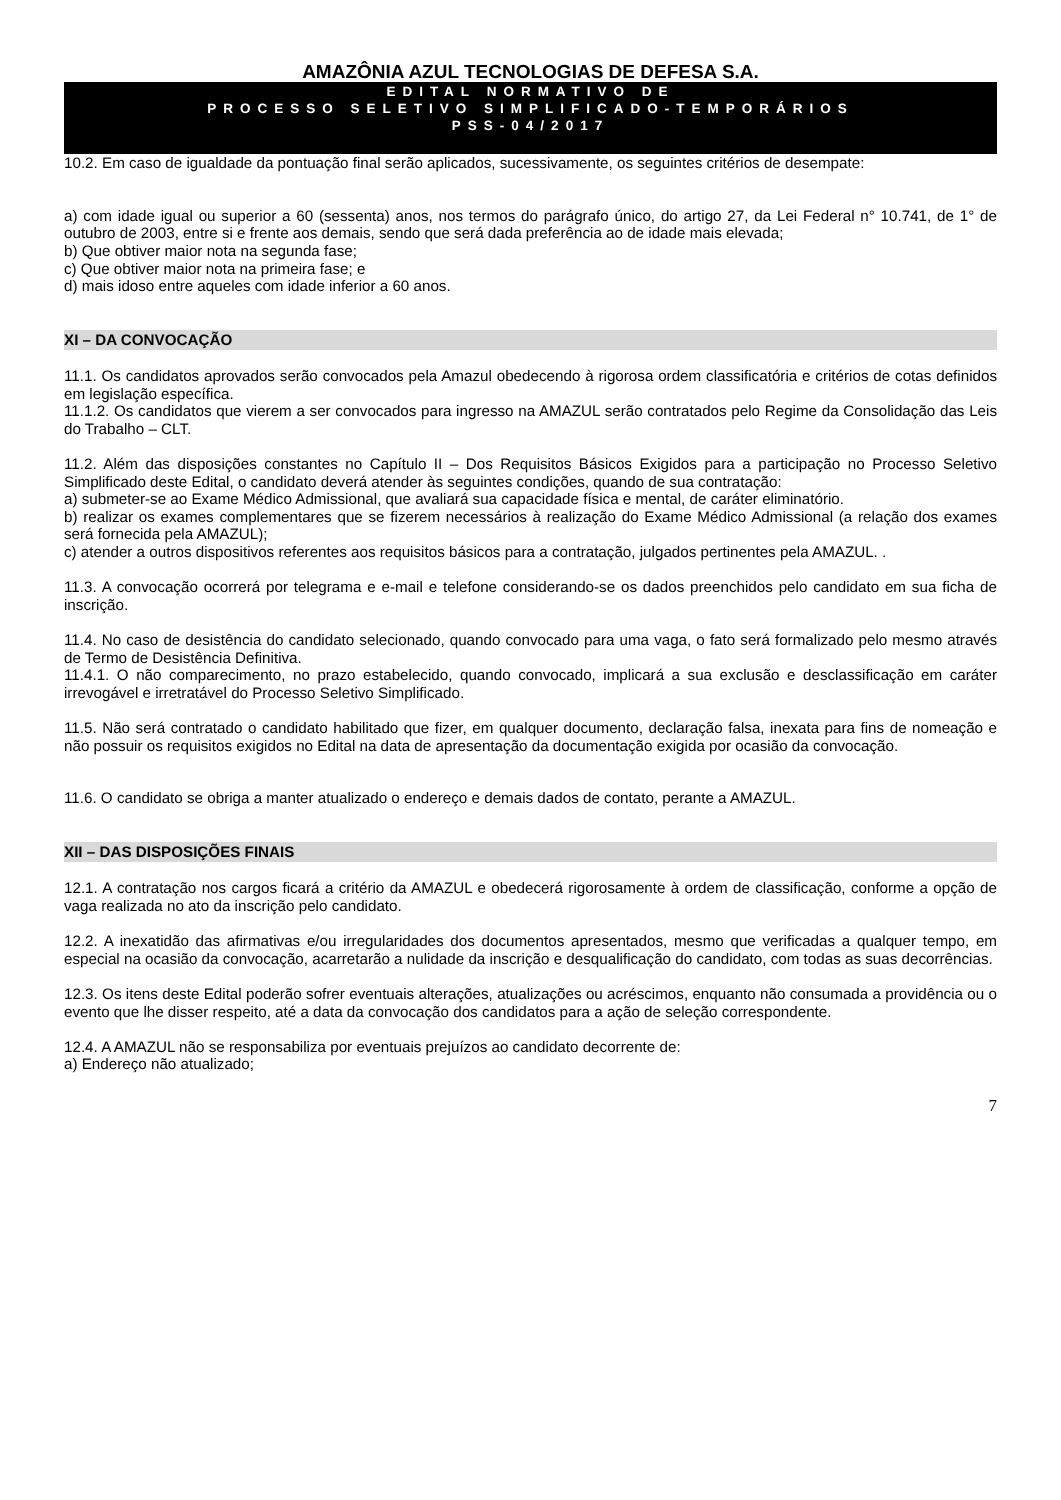AMAZÔNIA AZUL TECNOLOGIAS DE DEFESA S.A.
EDITAL NORMATIVO DE
PROCESSO SELETIVO SIMPLIFICADO-TEMPORÁRIOS
PSS-04/2017
10.2. Em caso de igualdade da pontuação final serão aplicados, sucessivamente, os seguintes critérios de desempate:
a) com idade igual ou superior a 60 (sessenta) anos, nos termos do parágrafo único, do artigo 27, da Lei Federal n° 10.741, de 1° de outubro de 2003, entre si e frente aos demais, sendo que será dada preferência ao de idade mais elevada;
b) Que obtiver maior nota na segunda fase;
c) Que obtiver maior nota na primeira fase; e
d) mais idoso entre aqueles com idade inferior a 60 anos.
XI – DA CONVOCAÇÃO
11.1. Os candidatos aprovados serão convocados pela Amazul obedecendo à rigorosa ordem classificatória e critérios de cotas definidos em legislação específica.
11.1.2. Os candidatos que vierem a ser convocados para ingresso na AMAZUL serão contratados pelo Regime da Consolidação das Leis do Trabalho – CLT.
11.2. Além das disposições constantes no Capítulo II – Dos Requisitos Básicos Exigidos para a participação no Processo Seletivo Simplificado deste Edital, o candidato deverá atender às seguintes condições, quando de sua contratação:
a) submeter-se ao Exame Médico Admissional, que avaliará sua capacidade física e mental, de caráter eliminatório.
b) realizar os exames complementares que se fizerem necessários à realização do Exame Médico Admissional (a relação dos exames será fornecida pela AMAZUL);
c) atender a outros dispositivos referentes aos requisitos básicos para a contratação, julgados pertinentes pela AMAZUL. .
11.3. A convocação ocorrerá por telegrama e e-mail e telefone considerando-se os dados preenchidos pelo candidato em sua ficha de inscrição.
11.4. No caso de desistência do candidato selecionado, quando convocado para uma vaga, o fato será formalizado pelo mesmo através de Termo de Desistência Definitiva.
11.4.1. O não comparecimento, no prazo estabelecido, quando convocado, implicará a sua exclusão e desclassificação em caráter irrevogável e irretratável do Processo Seletivo Simplificado.
11.5. Não será contratado o candidato habilitado que fizer, em qualquer documento, declaração falsa, inexata para fins de nomeação e não possuir os requisitos exigidos no Edital na data de apresentação da documentação exigida por ocasião da convocação.
11.6. O candidato se obriga a manter atualizado o endereço e demais dados de contato, perante a AMAZUL.
XII – DAS DISPOSIÇÕES FINAIS
12.1. A contratação nos cargos ficará a critério da AMAZUL e obedecerá rigorosamente à ordem de classificação, conforme a opção de vaga realizada no ato da inscrição pelo candidato.
12.2. A inexatidão das afirmativas e/ou irregularidades dos documentos apresentados, mesmo que verificadas a qualquer tempo, em especial na ocasião da convocação, acarretarão a nulidade da inscrição e desqualificação do candidato, com todas as suas decorrências.
12.3. Os itens deste Edital poderão sofrer eventuais alterações, atualizações ou acréscimos, enquanto não consumada a providência ou o evento que lhe disser respeito, até a data da convocação dos candidatos para a ação de seleção correspondente.
12.4. A AMAZUL não se responsabiliza por eventuais prejuízos ao candidato decorrente de:
a) Endereço não atualizado;
7